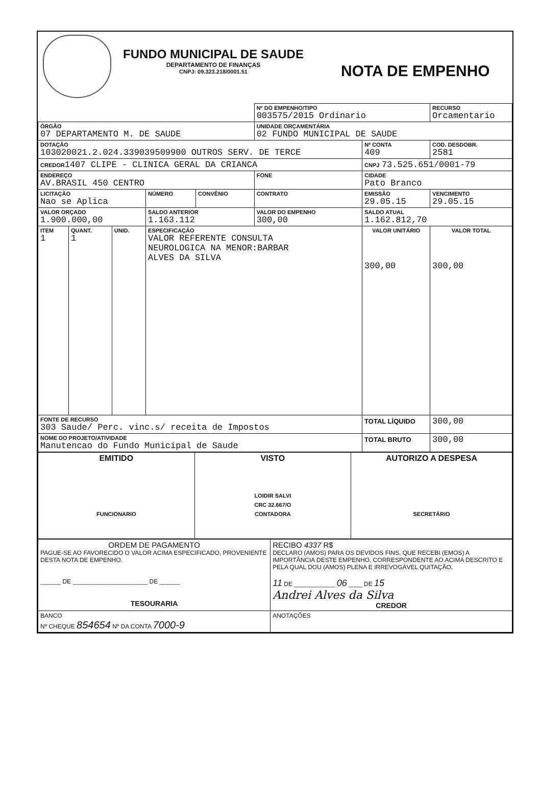FUNDO MUNICIPAL DE SAUDE
DEPARTAMENTO DE FINANÇAS
CNPJ: 09.323.218/0001.51
NOTA DE EMPENHO
| | | | | | Nº DO EMPENHO/TIPO 003575/2015 Ordinario | | | RECURSO Orcamentario |
| ÓRGÃO 07 DEPARTAMENTO M. DE SAUDE | | | | | UNIDADE ORÇAMENTÁRIA 02 FUNDO MUNICIPAL DE SAUDE | | | |
| DOTAÇÃO 103020021.2.024.339039509900 OUTROS SERV. DE TERCE | | | | | | | Nº CONTA 409 | COD. DESDOBR. 2581 |
| CREDOR 1407 CLIPE - CLINICA GERAL DA CRIANCA | | | | | | CNPJ 73.525.651/0001-79 | | |
| ENDEREÇO AV.BRASIL 450 CENTRO | | | | | FONE | | CIDADE Pato Branco | |
| LICITAÇÃO Nao se Aplica | | | NÚMERO | CONVÊNIO | CONTRATO | EMISSÃO 29.05.15 | | VENCIMENTO 29.05.15 |
| VALOR ORÇADO 1.900.000,00 | | | SALDO ANTERIOR 1.163.112 | | VALOR DO EMPENHO 300,00 | | SALDO ATUAL 1.162.812,70 | |
| ITEM 1 | QUANT. 1 | UNID. | ESPECIFICAÇÃO VALOR REFERENTE CONSULTA NEUROLOGICA NA MENOR:BARBAR ALVES DA SILVA | | | VALOR UNITÁRIO 300,00 | | VALOR TOTAL 300,00 |
| FONTE DE RECURSO 303 Saude/ Perc. vinc.s/ receita de Impostos | | | | | | TOTAL LÍQUIDO | | 300,00 |
| NOME DO PROJETO/ATIVIDADE Manutencao do Fundo Municipal de Saude | | | | | | TOTAL BRUTO | | 300,00 |
| EMITIDO FUNCIONARIO | VISTO LOIDIR SALVI CRC 32.667/O CONTADORA | AUTORIZO A DESPESA SECRETÁRIO |
| ORDEM DE PAGAMENTO PAGUE-SE AO FAVORECIDO O VALOR ACIMA ESPECIFICADO, PROVENIENTE DESTA NOTA DE EMPENHO. ______ DE ______________________ DE ______ TESOURARIA | RECIBO 4337 R$ DECLARO (AMOS) PARA OS DEVIDOS FINS, QUE RECEBI (EMOS) A IMPORTÂNCIA DESTE EMPENHO, CORRESPONDENTE AO ACIMA DESCRITO E PELA QUAL DOU (AMOS) PLENA E IRREVOGÁVEL QUITAÇÃO. 11 DE ____________ 06 ____ DE 15 Andrei Alves da Silva CREDOR |
| BANCO Nº CHEQUE 854654 Nº DA CONTA 7000-9 | ANOTAÇÕES |